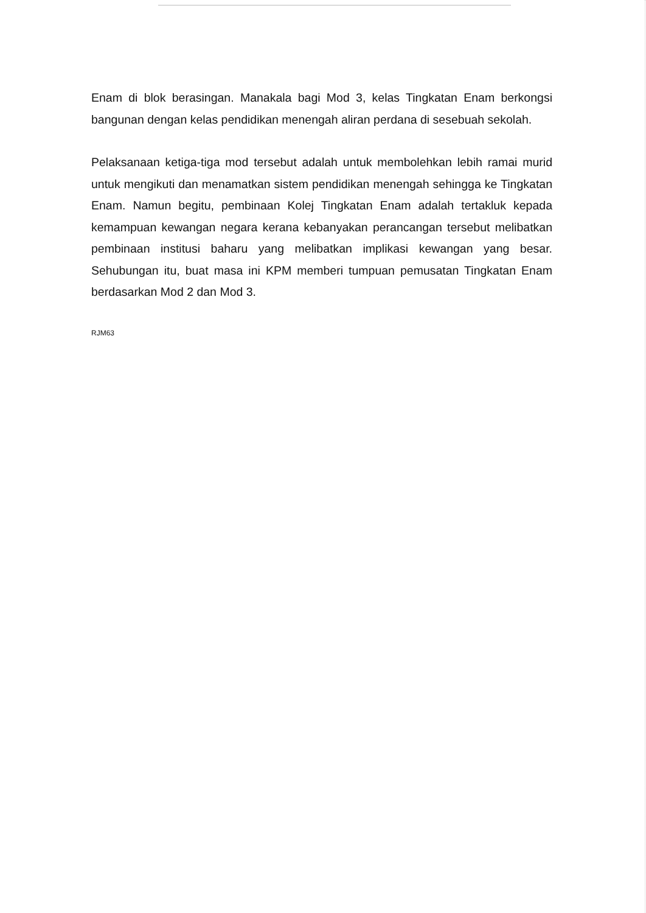Enam di blok berasingan. Manakala bagi Mod 3, kelas Tingkatan Enam berkongsi bangunan dengan kelas pendidikan menengah aliran perdana di sesebuah sekolah.
Pelaksanaan ketiga-tiga mod tersebut adalah untuk membolehkan lebih ramai murid untuk mengikuti dan menamatkan sistem pendidikan menengah sehingga ke Tingkatan Enam. Namun begitu, pembinaan Kolej Tingkatan Enam adalah tertakluk kepada kemampuan kewangan negara kerana kebanyakan perancangan tersebut melibatkan pembinaan institusi baharu yang melibatkan implikasi kewangan yang besar. Sehubungan itu, buat masa ini KPM memberi tumpuan pemusatan Tingkatan Enam berdasarkan Mod 2 dan Mod 3.
RJM63